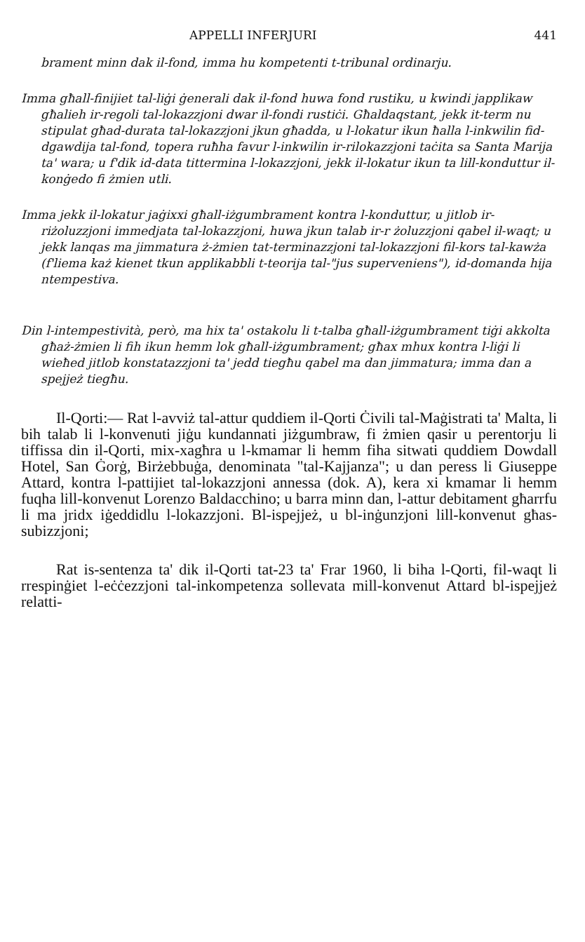APPELLI INFERJURI 441
brament minn dak il-fond, imma hu kompetenti t-tribunal ordinarju.
Imma għall-finijiet tal-liġi ġenerali dak il-fond huwa fond rustiku, u kwindi japplikaw għalieh ir-regoli tal-lokazzjoni dwar il-fondi rustiċi. Għaldaqstant, jekk it-term nu stipulat għad-durata tal-lokazzjoni jkun għadda, u l-lokatur ikun ħalla l-inkwilin fid-dgawdija tal-fond, topera ruħha favur l-inkwilin ir-rilokazzjoni taċita sa Santa Marija ta' wara; u f'dik id-data tittermina l-lokazzjoni, jekk il-lokatur ikun ta lill-konduttur il-konġedo fi żmien utli.
Imma jekk il-lokatur jaġixxi għall-iżgumbrament kontra l-konduttur, u jitlob ir-riżoluzzjoni immedjata tal-lokazzjoni, huwa jkun talab ir-r żoluzzjoni qabel il-waqt; u jekk lanqas ma jimmatura ż-żmien tat-terminazzjoni tal-lokazzjoni fil-kors tal-kawża (f'liema każ kienet tkun applikabbli t-teorija tal-"jus superveniens"), id-domanda hija ntempestiva.
Din l-intempestività, però, ma hix ta' ostakolu li t-talba għall-iżgumbrament tiġi akkolta għaż-żmien li fih ikun hemm lok għall-iżgumbrament; għax mhux kontra l-liġi li wieħed jitlob konstatazzjoni ta' jedd tiegħu qabel ma dan jimmatura; imma dan a spejjeż tiegħu.
Il-Qorti:— Rat l-avviż tal-attur quddiem il-Qorti Ċivili tal-Maġistrati ta' Malta, li bih talab li l-konvenuti jiġu kundannati jiżgumbraw, fi żmien qasir u perentorju li tiffissa din il-Qorti, mix-xagħra u l-kmamar li hemm fiha sitwati quddiem Dowdall Hotel, San Ġorġ, Birżebbuġa, denominata "tal-Kajjanza"; u dan peress li Giuseppe Attard, kontra l-pattijiet tal-lokazzjoni annessa (dok. A), kera xi kmamar li hemm fuqha lill-konvenut Lorenzo Baldacchino; u barra minn dan, l-attur debitament għarrfu li ma jridx iġeddidlu l-lokazzjoni. Bl-ispejjeż, u bl-inġunzjoni lill-konvenut għas-subizzjoni;
Rat is-sentenza ta' dik il-Qorti tat-23 ta' Frar 1960, li biha l-Qorti, fil-waqt li rrespinġiet l-eċċezzjoni tal-inkompetenza sollevata mill-konvenut Attard bl-ispejjeż relatti-